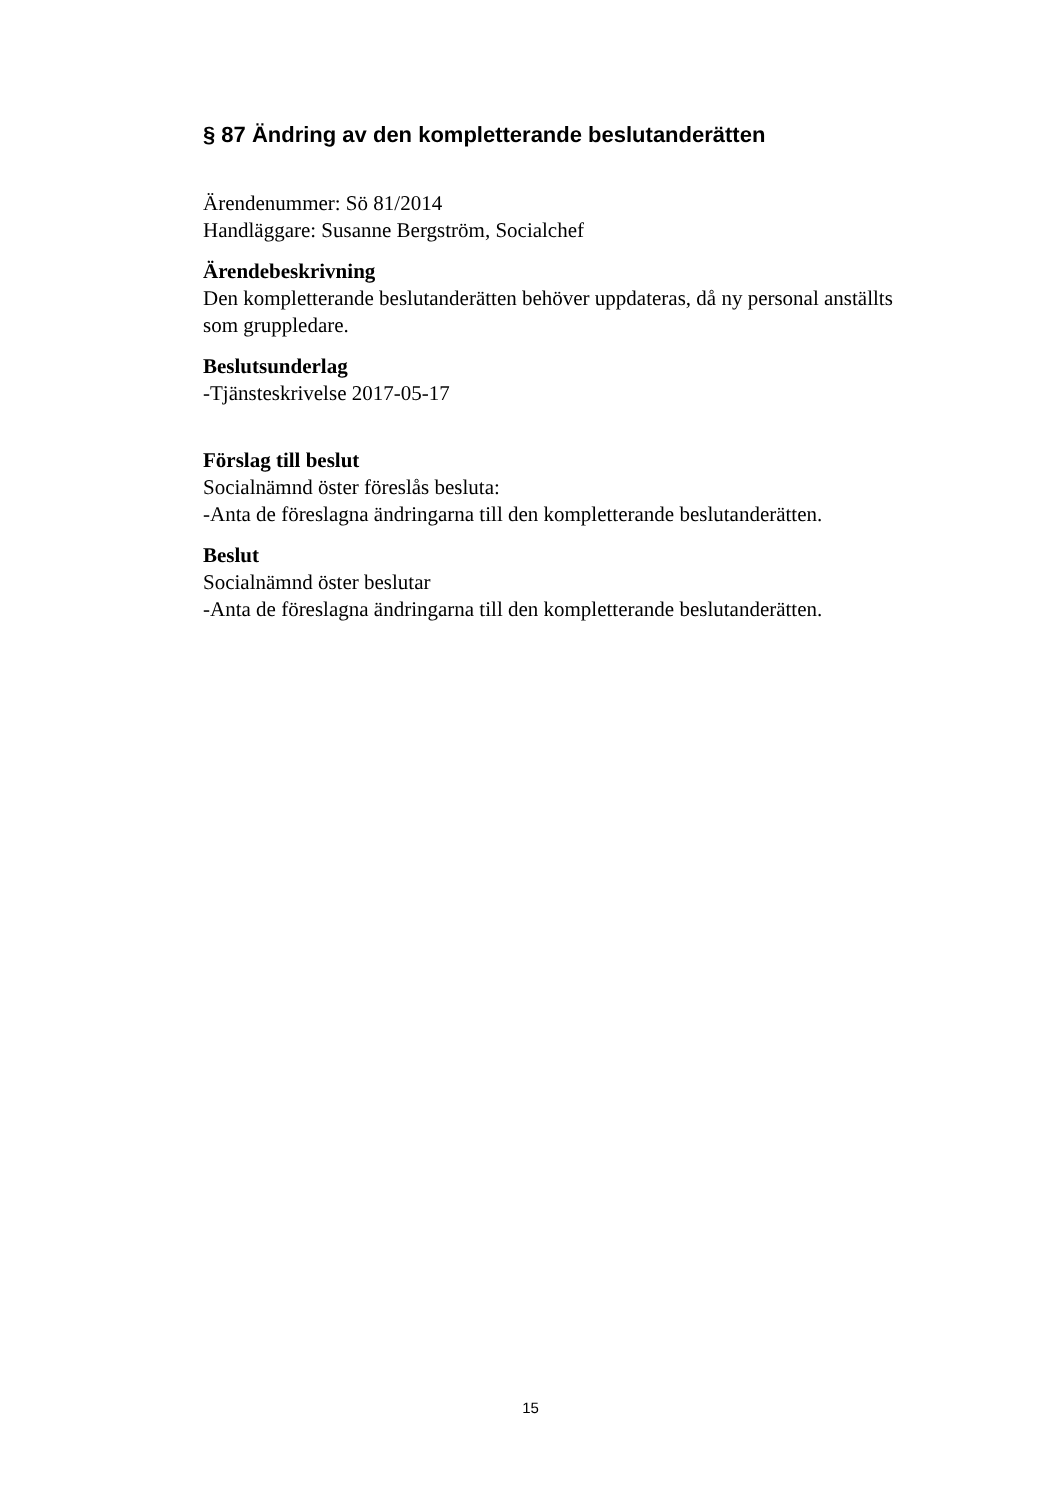§ 87 Ändring av den kompletterande beslutanderätten
Ärendenummer: Sö 81/2014
Handläggare: Susanne Bergström, Socialchef
Ärendebeskrivning
Den kompletterande beslutanderätten behöver uppdateras, då ny personal anställts som gruppledare.
Beslutsunderlag
-Tjänsteskrivelse 2017-05-17
Förslag till beslut
Socialnämnd öster föreslås besluta:
-Anta de föreslagna ändringarna till den kompletterande beslutanderätten.
Beslut
Socialnämnd öster beslutar
-Anta de föreslagna ändringarna till den kompletterande beslutanderätten.
15